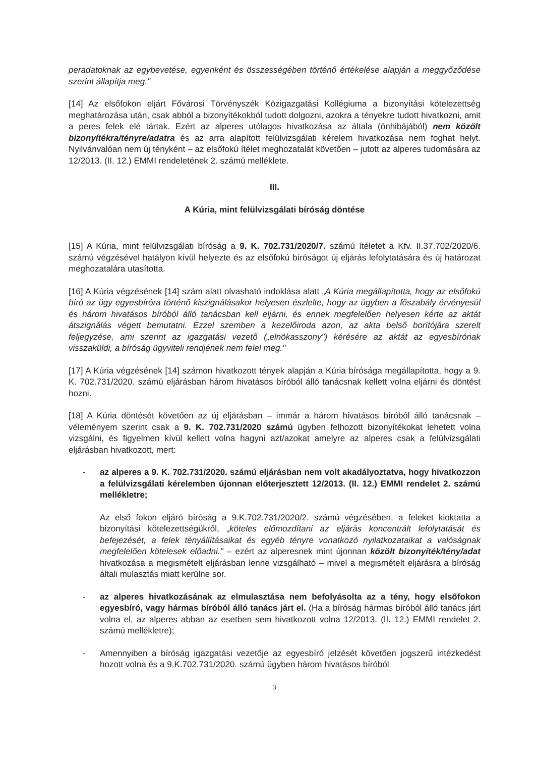peradatoknak az egybevetése, egyenként és összességében történő értékelése alapján a meggyőződése szerint állapítja meg."
[14] Az elsőfokon eljárt Fővárosi Törvényszék Közigazgatási Kollégiuma a bizonyítási kötelezettség meghatározása után, csak abból a bizonyítékokból tudott dolgozni, azokra a tényekre tudott hivatkozni, amit a peres felek elé tártak. Ezért az alperes utólagos hivatkozása az általa (önhibájából) nem közölt bizonyítékra/tényre/adatra és az arra alapított felülvizsgálati kérelem hivatkozása nem foghat helyt. Nyilvánvalóan nem új tényként – az elsőfokú ítélet meghozatalát követően – jutott az alperes tudomására az 12/2013. (II. 12.) EMMI rendeletének 2. számú melléklete.
III.
A Kúria, mint felülvizsgálati bíróság döntése
[15] A Kúria, mint felülvizsgálati bíróság a 9. K. 702.731/2020/7. számú ítéletet a Kfv. II.37.702/2020/6. számú végzésével hatályon kívül helyezte és az elsőfokú bíróságot új eljárás lefolytatására és új határozat meghozatalára utasította.
[16] A Kúria végzésének [14] szám alatt olvasható indoklása alatt „A Kúria megállapította, hogy az elsőfokú bíró az ügy egyesbíróra történő kiszignálásakor helyesen észlelte, hogy az ügyben a főszabály érvényesül és három hivatásos bíróból álló tanácsban kell eljárni, és ennek megfelelően helyesen kérte az aktát átszignálás végett bemutatni. Ezzel szemben a kezelőiroda azon, az akta belső borítójára szerelt feljegyzése, ami szerint az igazgatási vezető („elnökasszony") kérésére az aktát az egyesbírónak visszaküldi, a bíróság ügyviteli rendjének nem felel meg."
[17] A Kúria végzésének [14] számon hivatkozott tények alapján a Kúria bírósága megállapította, hogy a 9. K. 702.731/2020. számú eljárásban három hivatásos bíróból álló tanácsnak kellett volna eljárni és döntést hozni.
[18] A Kúria döntését követően az új eljárásban – immár a három hivatásos bíróból álló tanácsnak – véleményem szerint csak a 9. K. 702.731/2020 számú ügyben felhozott bizonyítékokat lehetett volna vizsgálni, és figyelmen kívül kellett volna hagyni azt/azokat amelyre az alperes csak a felülvizsgálati eljárásban hivatkozott, mert:
- az alperes a 9. K. 702.731/2020. számú eljárásban nem volt akadályoztatva, hogy hivatkozzon a felülvizsgálati kérelemben újonnan előterjesztett 12/2013. (II. 12.) EMMI rendelet 2. számú mellékletre;
Az első fokon eljáró bíróság a 9.K.702.731/2020/2. számú végzésében, a feleket kioktatta a bizonyítási kötelezettségükről, „köteles előmozdítani az eljárás koncentrált lefolytatását és befejezését, a felek tényállításaikat és egyéb tényre vonatkozó nyilatkozataikat a valóságnak megfelelően kötelesek előadni." – ezért az alperesnek mint újonnan közölt bizonyíték/tény/adat hivatkozása a megismételt eljárásban lenne vizsgálható – mivel a megismételt eljárásra a bíróság általi mulasztás miatt kerülne sor.
- az alperes hivatkozásának az elmulasztása nem befolyásolta az a tény, hogy elsőfokon egyesbíró, vagy hármas bíróból álló tanács járt el. (Ha a bíróság hármas bíróból álló tanács járt volna el, az alperes abban az esetben sem hivatkozott volna 12/2013. (II. 12.) EMMI rendelet 2. számú mellékletre);
- Amennyiben a bíróság igazgatási vezetője az egyesbíró jelzését követően jogszerű intézkedést hozott volna és a 9.K.702.731/2020. számú ügyben három hivatásos bíróból
3